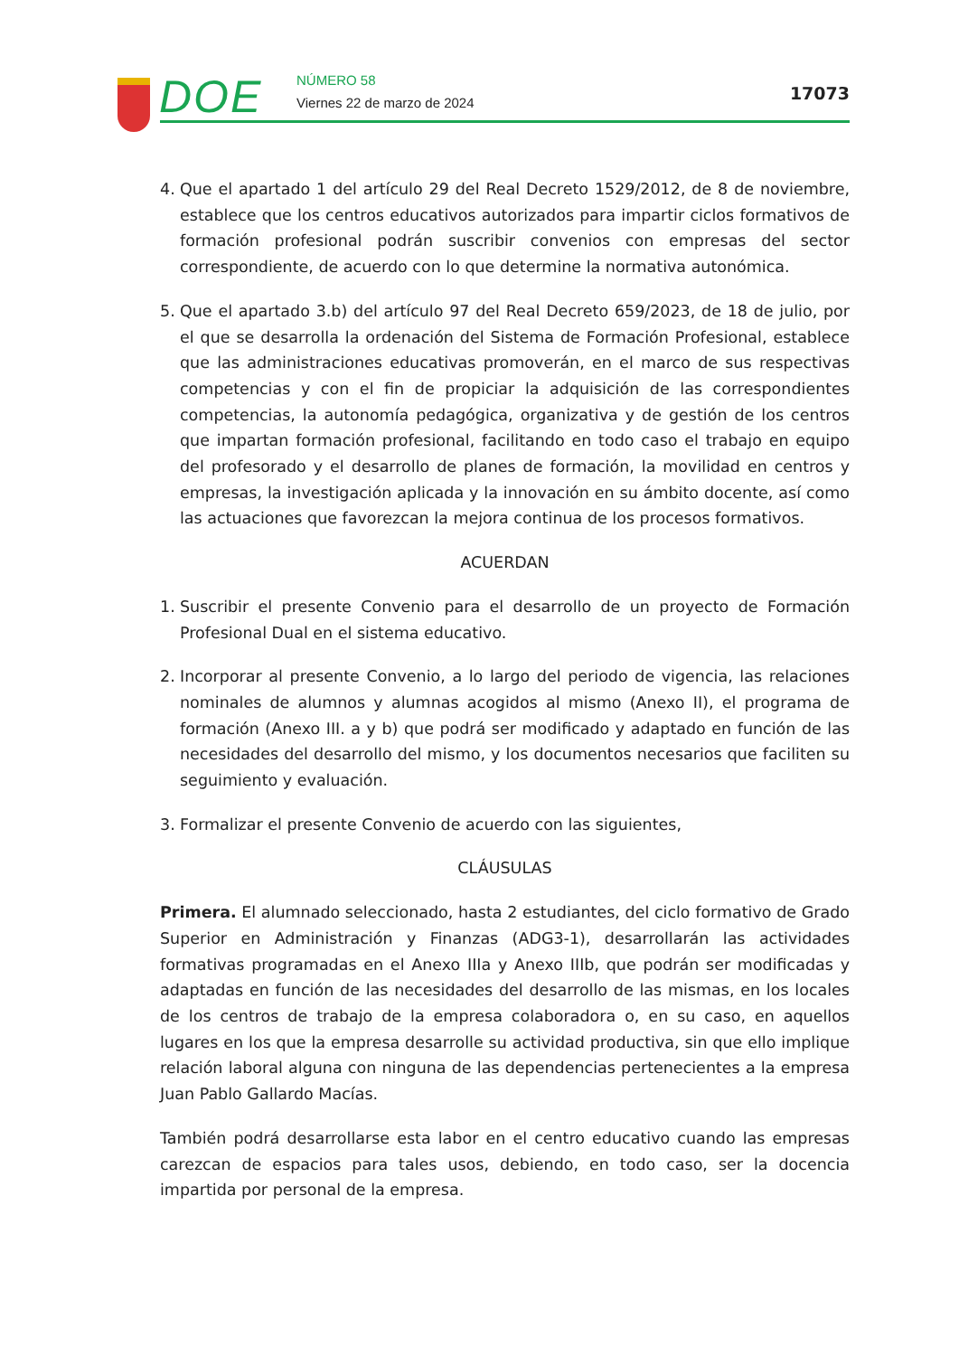DOE
NÚMERO 58
Viernes 22 de marzo de 2024
17073
4. Que el apartado 1 del artículo 29 del Real Decreto 1529/2012, de 8 de noviembre, establece que los centros educativos autorizados para impartir ciclos formativos de formación profesional podrán suscribir convenios con empresas del sector correspondiente, de acuerdo con lo que determine la normativa autonómica.
5. Que el apartado 3.b) del artículo 97 del Real Decreto 659/2023, de 18 de julio, por el que se desarrolla la ordenación del Sistema de Formación Profesional, establece que las administraciones educativas promoverán, en el marco de sus respectivas competencias y con el fin de propiciar la adquisición de las correspondientes competencias, la autonomía pedagógica, organizativa y de gestión de los centros que impartan formación profesional, facilitando en todo caso el trabajo en equipo del profesorado y el desarrollo de planes de formación, la movilidad en centros y empresas, la investigación aplicada y la innovación en su ámbito docente, así como las actuaciones que favorezcan la mejora continua de los procesos formativos.
ACUERDAN
1. Suscribir el presente Convenio para el desarrollo de un proyecto de Formación Profesional Dual en el sistema educativo.
2. Incorporar al presente Convenio, a lo largo del periodo de vigencia, las relaciones nominales de alumnos y alumnas acogidos al mismo (Anexo II), el programa de formación (Anexo III. a y b) que podrá ser modificado y adaptado en función de las necesidades del desarrollo del mismo, y los documentos necesarios que faciliten su seguimiento y evaluación.
3. Formalizar el presente Convenio de acuerdo con las siguientes,
CLÁUSULAS
Primera. El alumnado seleccionado, hasta 2 estudiantes, del ciclo formativo de Grado Superior en Administración y Finanzas (ADG3-1), desarrollarán las actividades formativas programadas en el Anexo IIIa y Anexo IIIb, que podrán ser modificadas y adaptadas en función de las necesidades del desarrollo de las mismas, en los locales de los centros de trabajo de la empresa colaboradora o, en su caso, en aquellos lugares en los que la empresa desarrolle su actividad productiva, sin que ello implique relación laboral alguna con ninguna de las dependencias pertenecientes a la empresa Juan Pablo Gallardo Macías.
También podrá desarrollarse esta labor en el centro educativo cuando las empresas carezcan de espacios para tales usos, debiendo, en todo caso, ser la docencia impartida por personal de la empresa.